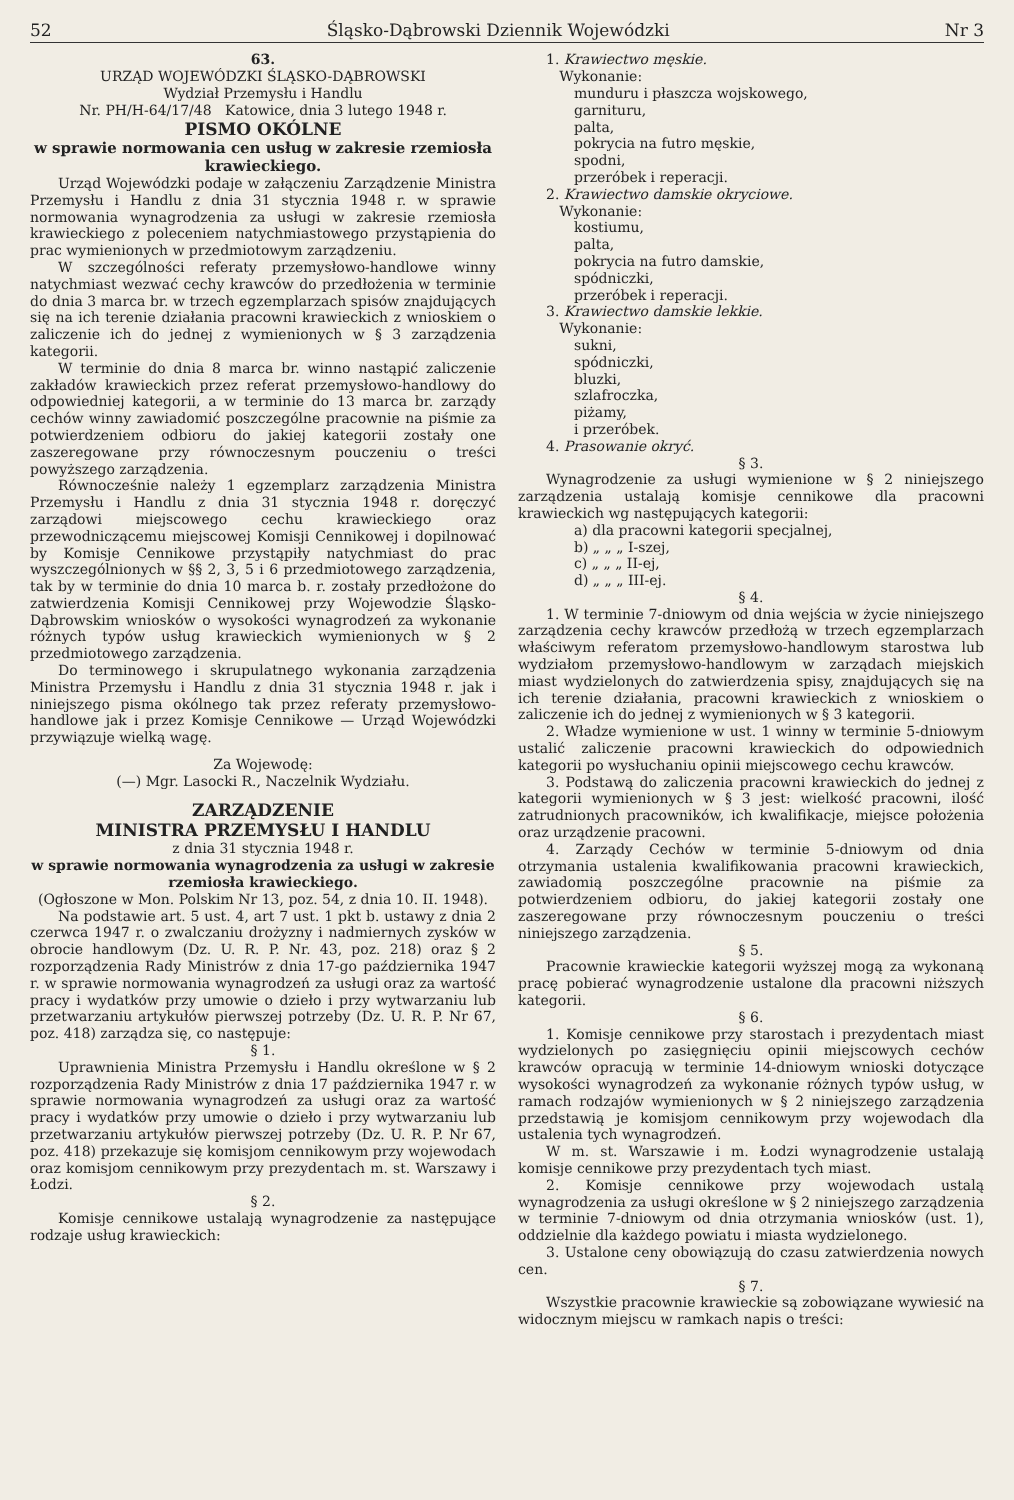52 Śląsko-Dąbrowski Dziennik Wojewódzki Nr 3
63.
URZĄD WOJEWÓDZKI ŚLĄSKO-DĄBROWSKI
Wydział Przemysłu i Handlu
Nr. PH/H-64/17/48 Katowice, dnia 3 lutego 1948 r.
PISMO OKÓLNE
w sprawie normowania cen usług w zakresie rzemiosła krawieckiego.
Urząd Wojewódzki podaje w załączeniu Zarządzenie Ministra Przemysłu i Handlu z dnia 31 stycznia 1948 r. w sprawie normowania wynagrodzenia za usługi w zakresie rzemiosła krawieckiego z poleceniem natychmiastowego przystąpienia do prac wymienionych w przedmiotowym zarządzeniu.
W szczególności referaty przemysłowo-handlowe winny natychmiast wezwać cechy krawców do przedłożenia w terminie do dnia 3 marca br. w trzech egzemplarzach spisów znajdujących się na ich terenie działania pracowni krawieckich z wnioskiem o zaliczenie ich do jednej z wymienionych w § 3 zarządzenia kategorii.
W terminie do dnia 8 marca br. winno nastąpić zaliczenie zakładów krawieckich przez referat przemysłowo-handlowy do odpowiedniej kategorii, a w terminie do 13 marca br. zarządy cechów winny zawiadomić poszczególne pracownie na piśmie za potwierdzeniem odbioru do jakiej kategorii zostały one zaszeregowane przy równoczesnym pouczeniu o treści powyższego zarządzenia.
Równocześnie należy 1 egzemplarz zarządzenia Ministra Przemysłu i Handlu z dnia 31 stycznia 1948 r. doręczyć zarządowi miejscowego cechu krawieckiego oraz przewodniczącemu miejscowej Komisji Cennikowej i dopilnować by Komisje Cennikowe przystąpiły natychmiast do prac wyszczególnionych w §§ 2, 3, 5 i 6 przedmiotowego zarządzenia, tak by w terminie do dnia 10 marca b. r. zostały przedłożone do zatwierdzenia Komisji Cennikowej przy Wojewodzie Śląsko-Dąbrowskim wniosków o wysokości wynagrodzeń za wykonanie różnych typów usług krawieckich wymienionych w § 2 przedmiotowego zarządzenia.
Do terminowego i skrupulatnego wykonania zarządzenia Ministra Przemysłu i Handlu z dnia 31 stycznia 1948 r. jak i niniejszego pisma okólnego tak przez referaty przemysłowo-handlowe jak i przez Komisje Cennikowe — Urząd Wojewódzki przywiązuje wielką wagę.
Za Wojewodę:
(—) Mgr. Lasocki R., Naczelnik Wydziału.
ZARZĄDZENIE
MINISTRA PRZEMYSŁU I HANDLU
z dnia 31 stycznia 1948 r.
w sprawie normowania wynagrodzenia za usługi w zakresie rzemiosła krawieckiego.
(Ogłoszone w Mon. Polskim Nr 13, poz. 54, z dnia 10. II. 1948).
Na podstawie art. 5 ust. 4, art 7 ust. 1 pkt b. ustawy z dnia 2 czerwca 1947 r. o zwalczaniu drożyzny i nadmiernych zysków w obrocie handlowym (Dz. U. R. P. Nr. 43, poz. 218) oraz § 2 rozporządzenia Rady Ministrów z dnia 17-go października 1947 r. w sprawie normowania wynagrodzeń za usługi oraz za wartość pracy i wydatków przy umowie o dzieło i przy wytwarzaniu lub przetwarzaniu artykułów pierwszej potrzeby (Dz. U. R. P. Nr 67, poz. 418) zarządza się, co następuje:
§ 1.
Uprawnienia Ministra Przemysłu i Handlu określone w § 2 rozporządzenia Rady Ministrów z dnia 17 października 1947 r. w sprawie normowania wynagrodzeń za usługi oraz za wartość pracy i wydatków przy umowie o dzieło i przy wytwarzaniu lub przetwarzaniu artykułów pierwszej potrzeby (Dz. U. R. P. Nr 67, poz. 418) przekazuje się komisjom cennikowym przy wojewodach oraz komisjom cennikowym przy prezydentach m. st. Warszawy i Łodzi.
§ 2.
Komisje cennikowe ustalają wynagrodzenie za następujące rodzaje usług krawieckich:
1. Krawiectwo męskie.
Wykonanie:
munduru i płaszcza wojskowego,
garnituru,
palta,
pokrycia na futro męskie,
spodni,
przeróbek i reperacji.
2. Krawiectwo damskie okryciowe.
Wykonanie:
kostiumu,
palta,
pokrycia na futro damskie,
spódniczki,
przeróbek i reperacji.
3. Krawiectwo damskie lekkie.
Wykonanie:
sukni,
spódniczki,
bluzki,
szlafroczka,
piżamy,
i przeróbek.
4. Prasowanie okryć.
§ 3.
Wynagrodzenie za usługi wymienione w § 2 niniejszego zarządzenia ustalają komisje cennikowe dla pracowni krawieckich wg następujących kategorii:
a) dla pracowni kategorii specjalnej,
b) „ „ „ I-szej,
c) „ „ „ II-ej,
d) „ „ „ III-ej.
§ 4.
1. W terminie 7-dniowym od dnia wejścia w życie niniejszego zarządzenia cechy krawców przedłożą w trzech egzemplarzach właściwym referatom przemysłowo-handlowym starostwa lub wydziałom przemysłowo-handlowym w zarządach miejskich miast wydzielonych do zatwierdzenia spisy, znajdujących się na ich terenie działania, pracowni krawieckich z wnioskiem o zaliczenie ich do jednej z wymienionych w § 3 kategorii.
2. Władze wymienione w ust. 1 winny w terminie 5-dniowym ustalić zaliczenie pracowni krawieckich do odpowiednich kategorii po wysłuchaniu opinii miejscowego cechu krawców.
3. Podstawą do zaliczenia pracowni krawieckich do jednej z kategorii wymienionych w § 3 jest: wielkość pracowni, ilość zatrudnionych pracowników, ich kwalifikacje, miejsce położenia oraz urządzenie pracowni.
4. Zarządy Cechów w terminie 5-dniowym od dnia otrzymania ustalenia kwalifikowania pracowni krawieckich, zawiadomią poszczególne pracownie na piśmie za potwierdzeniem odbioru, do jakiej kategorii zostały one zaszeregowane przy równoczesnym pouczeniu o treści niniejszego zarządzenia.
§ 5.
Pracownie krawieckie kategorii wyższej mogą za wykonaną pracę pobierać wynagrodzenie ustalone dla pracowni niższych kategorii.
§ 6.
1. Komisje cennikowe przy starostach i prezydentach miast wydzielonych po zasięgnięciu opinii miejscowych cechów krawców opracują w terminie 14-dniowym wnioski dotyczące wysokości wynagrodzeń za wykonanie różnych typów usług, w ramach rodzajów wymienionych w § 2 niniejszego zarządzenia przedstawią je komisjom cennikowym przy wojewodach dla ustalenia tych wynagrodzeń.
W m. st. Warszawie i m. Łodzi wynagrodzenie ustalają komisje cennikowe przy prezydentach tych miast.
2. Komisje cennikowe przy wojewodach ustalą wynagrodzenia za usługi określone w § 2 niniejszego zarządzenia w terminie 7-dniowym od dnia otrzymania wniosków (ust. 1), oddzielnie dla każdego powiatu i miasta wydzielonego.
3. Ustalone ceny obowiązują do czasu zatwierdzenia nowych cen.
§ 7.
Wszystkie pracownie krawieckie są zobowiązane wywiesić na widocznym miejscu w ramkach napis o treści: